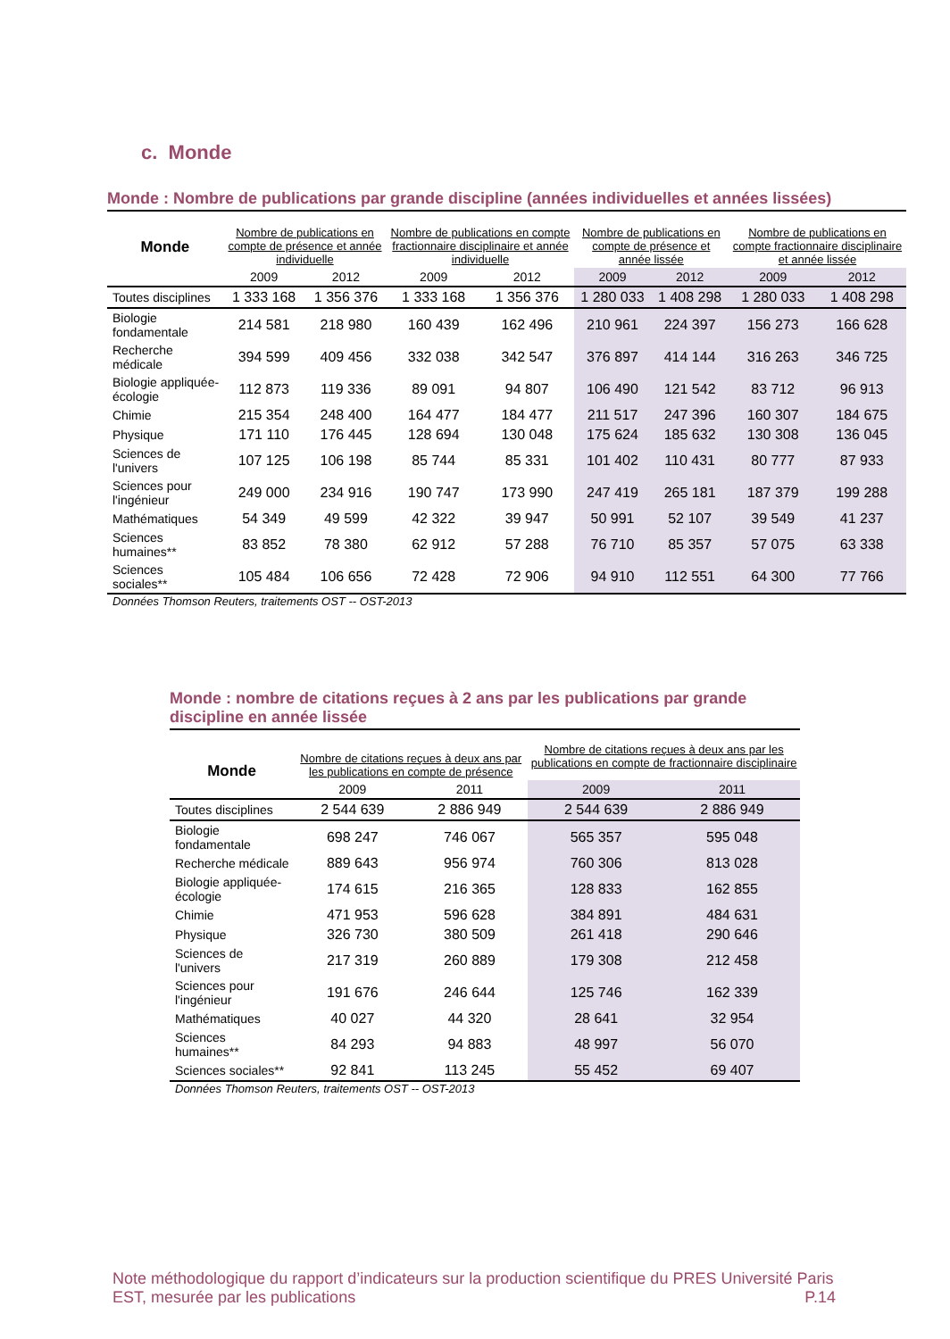c. Monde
Monde : Nombre de publications par grande discipline (années individuelles et années lissées)
| Monde | Nombre de publications en compte de présence et année individuelle | | Nombre de publications en compte fractionnaire disciplinaire et année individuelle | | Nombre de publications en compte de présence et année lissée | | Nombre de publications en compte fractionnaire disciplinaire et année lissée | |
| --- | --- | --- | --- | --- | --- | --- | --- | --- |
| | 2009 | 2012 | 2009 | 2012 | 2009 | 2012 | 2009 | 2012 |
| Toutes disciplines | 1 333 168 | 1 356 376 | 1 333 168 | 1 356 376 | 1 280 033 | 1 408 298 | 1 280 033 | 1 408 298 |
| Biologie fondamentale | 214 581 | 218 980 | 160 439 | 162 496 | 210 961 | 224 397 | 156 273 | 166 628 |
| Recherche médicale | 394 599 | 409 456 | 332 038 | 342 547 | 376 897 | 414 144 | 316 263 | 346 725 |
| Biologie appliquée-écologie | 112 873 | 119 336 | 89 091 | 94 807 | 106 490 | 121 542 | 83 712 | 96 913 |
| Chimie | 215 354 | 248 400 | 164 477 | 184 477 | 211 517 | 247 396 | 160 307 | 184 675 |
| Physique | 171 110 | 176 445 | 128 694 | 130 048 | 175 624 | 185 632 | 130 308 | 136 045 |
| Sciences de l'univers | 107 125 | 106 198 | 85 744 | 85 331 | 101 402 | 110 431 | 80 777 | 87 933 |
| Sciences pour l'ingénieur | 249 000 | 234 916 | 190 747 | 173 990 | 247 419 | 265 181 | 187 379 | 199 288 |
| Mathématiques | 54 349 | 49 599 | 42 322 | 39 947 | 50 991 | 52 107 | 39 549 | 41 237 |
| Sciences humaines** | 83 852 | 78 380 | 62 912 | 57 288 | 76 710 | 85 357 | 57 075 | 63 338 |
| Sciences sociales** | 105 484 | 106 656 | 72 428 | 72 906 | 94 910 | 112 551 | 64 300 | 77 766 |
Données Thomson Reuters, traitements OST -- OST-2013
Monde : nombre de citations reçues à 2 ans par les publications par grande discipline en année lissée
| Monde | Nombre de citations reçues à deux ans par les publications en compte de présence | | Nombre de citations reçues à deux ans par les publications en compte de fractionnaire disciplinaire | |
| --- | --- | --- | --- | --- |
| | 2009 | 2011 | 2009 | 2011 |
| Toutes disciplines | 2 544 639 | 2 886 949 | 2 544 639 | 2 886 949 |
| Biologie fondamentale | 698 247 | 746 067 | 565 357 | 595 048 |
| Recherche médicale | 889 643 | 956 974 | 760 306 | 813 028 |
| Biologie appliquée-écologie | 174 615 | 216 365 | 128 833 | 162 855 |
| Chimie | 471 953 | 596 628 | 384 891 | 484 631 |
| Physique | 326 730 | 380 509 | 261 418 | 290 646 |
| Sciences de l'univers | 217 319 | 260 889 | 179 308 | 212 458 |
| Sciences pour l'ingénieur | 191 676 | 246 644 | 125 746 | 162 339 |
| Mathématiques | 40 027 | 44 320 | 28 641 | 32 954 |
| Sciences humaines** | 84 293 | 94 883 | 48 997 | 56 070 |
| Sciences sociales** | 92 841 | 113 245 | 55 452 | 69 407 |
Données Thomson Reuters, traitements OST -- OST-2013
Note méthodologique du rapport d’indicateurs sur la production scientifique du PRES Université Paris EST, mesurée par les publications P.14